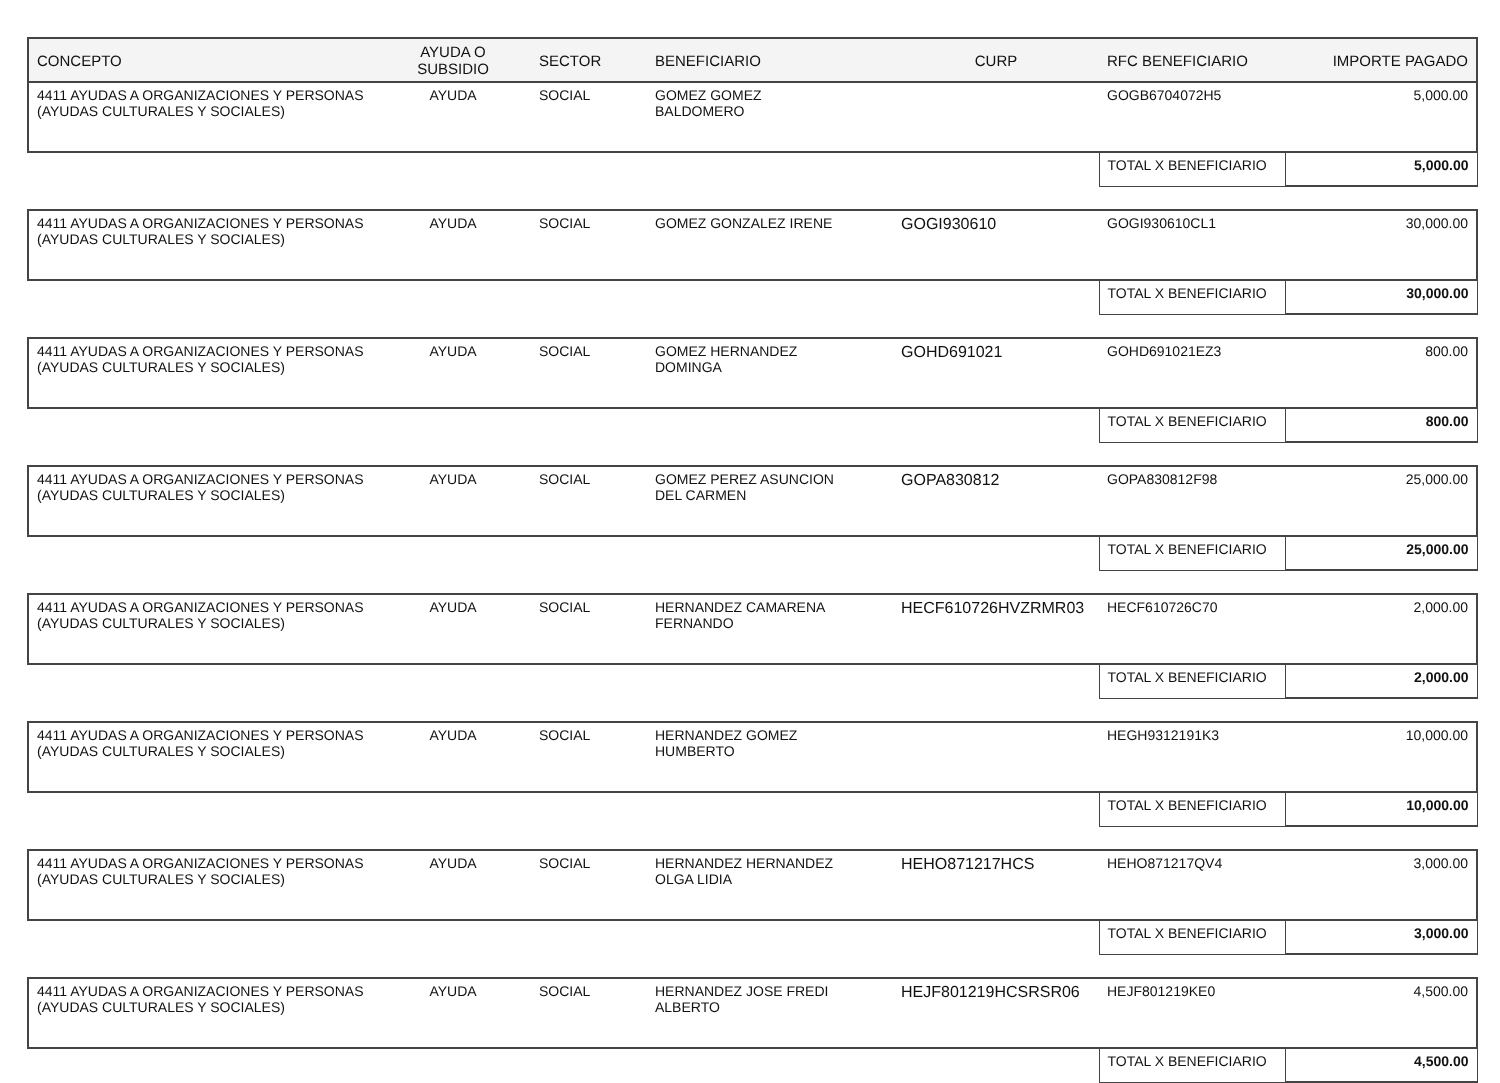| CONCEPTO | AYUDA O SUBSIDIO | SECTOR | BENEFICIARIO | CURP | RFC BENEFICIARIO | IMPORTE PAGADO |
| --- | --- | --- | --- | --- | --- | --- |
| 4411 AYUDAS A ORGANIZACIONES Y PERSONAS (AYUDAS CULTURALES Y SOCIALES) | AYUDA | SOCIAL | GOMEZ GOMEZ BALDOMERO | | GOGB6704072H5 | 5,000.00 |
| | | | | | TOTAL X BENEFICIARIO | 5,000.00 |
| 4411 AYUDAS A ORGANIZACIONES Y PERSONAS (AYUDAS CULTURALES Y SOCIALES) | AYUDA | SOCIAL | GOMEZ GONZALEZ IRENE | GOGI930610 | GOGI930610CL1 | 30,000.00 |
| | | | | | TOTAL X BENEFICIARIO | 30,000.00 |
| 4411 AYUDAS A ORGANIZACIONES Y PERSONAS (AYUDAS CULTURALES Y SOCIALES) | AYUDA | SOCIAL | GOMEZ HERNANDEZ DOMINGA | GOHD691021 | GOHD691021EZ3 | 800.00 |
| | | | | | TOTAL X BENEFICIARIO | 800.00 |
| 4411 AYUDAS A ORGANIZACIONES Y PERSONAS (AYUDAS CULTURALES Y SOCIALES) | AYUDA | SOCIAL | GOMEZ PEREZ ASUNCION DEL CARMEN | GOPA830812 | GOPA830812F98 | 25,000.00 |
| | | | | | TOTAL X BENEFICIARIO | 25,000.00 |
| 4411 AYUDAS A ORGANIZACIONES Y PERSONAS (AYUDAS CULTURALES Y SOCIALES) | AYUDA | SOCIAL | HERNANDEZ CAMARENA FERNANDO | HECF610726HVZRMR03 | HECF610726C70 | 2,000.00 |
| | | | | | TOTAL X BENEFICIARIO | 2,000.00 |
| 4411 AYUDAS A ORGANIZACIONES Y PERSONAS (AYUDAS CULTURALES Y SOCIALES) | AYUDA | SOCIAL | HERNANDEZ GOMEZ HUMBERTO | | HEGH9312191K3 | 10,000.00 |
| | | | | | TOTAL X BENEFICIARIO | 10,000.00 |
| 4411 AYUDAS A ORGANIZACIONES Y PERSONAS (AYUDAS CULTURALES Y SOCIALES) | AYUDA | SOCIAL | HERNANDEZ HERNANDEZ OLGA LIDIA | HEHO871217HCS | HEHO871217QV4 | 3,000.00 |
| | | | | | TOTAL X BENEFICIARIO | 3,000.00 |
| 4411 AYUDAS A ORGANIZACIONES Y PERSONAS (AYUDAS CULTURALES Y SOCIALES) | AYUDA | SOCIAL | HERNANDEZ JOSE FREDI ALBERTO | HEJF801219HCSRSR06 | HEJF801219KE0 | 4,500.00 |
| | | | | | TOTAL X BENEFICIARIO | 4,500.00 |